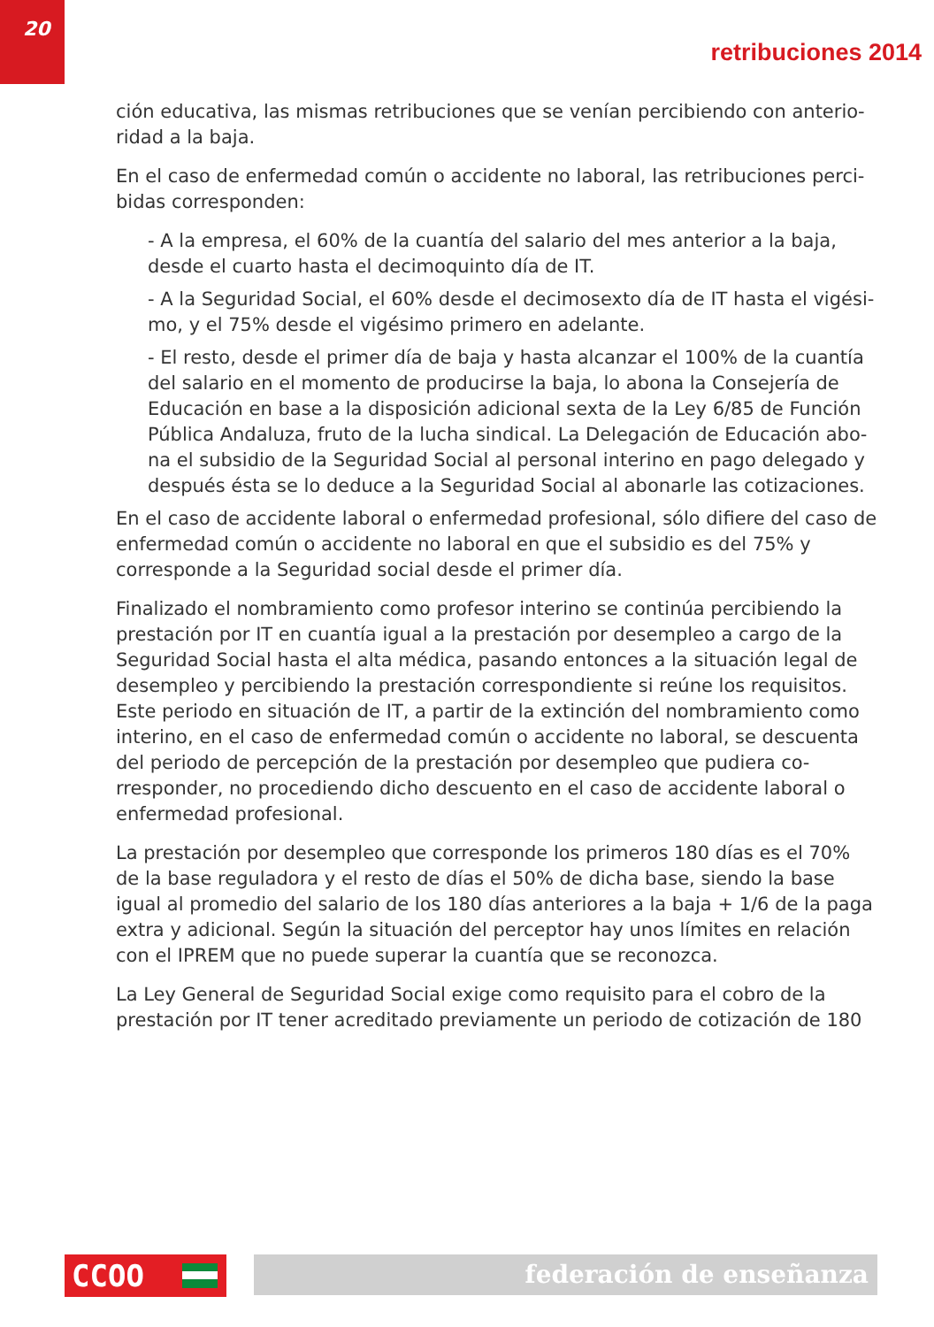20
retribuciones 2014
ción educativa, las mismas retribuciones que se venían percibiendo con anterio­ridad a la baja.
En el caso de enfermedad común o accidente no laboral, las retribuciones perci­bidas corresponden:
- A la empresa, el 60% de la cuantía del salario del mes anterior a la baja, desde el cuarto hasta el decimoquinto día de IT.
- A la Seguridad Social, el 60% desde el decimosexto día de IT hasta el vigési­mo, y el 75% desde el vigésimo primero en adelante.
- El resto, desde el primer día de baja y hasta alcanzar el 100% de la cuantía del salario en el momento de producirse la baja, lo abona la Consejería de Educación en base a la disposición adicional sexta de la Ley 6/85 de Función Pública Andaluza, fruto de la lucha sindical. La Delegación de Educación abo­na el subsidio de la Seguridad Social al personal interino en pago delegado y después ésta se lo deduce a la Seguridad Social al abonarle las cotizaciones.
En el caso de accidente laboral o enfermedad profesional, sólo difiere del caso de enfermedad común o accidente no laboral en que el subsidio es del 75% y corresponde a la Seguridad social desde el primer día.
Finalizado el nombramiento como profesor interino se continúa percibiendo la prestación por IT en cuantía igual a la prestación por desempleo a cargo de la Seguridad Social hasta el alta médica, pasando entonces a la situación legal de desempleo y percibiendo la prestación correspondiente si reúne los requisitos. Este periodo en situación de IT, a partir de la extinción del nombramiento como interino, en el caso de enfermedad común o accidente no laboral, se descuenta del periodo de percepción de la prestación por desempleo que pudiera co­rresponder, no procediendo dicho descuento en el caso de accidente laboral o enfermedad profesional.
La prestación por desempleo que corresponde los primeros 180 días es el 70% de la base reguladora y el resto de días el 50% de dicha base, siendo la base igual al promedio del salario de los 180 días anteriores a la baja + 1/6 de la paga extra y adicional. Según la situación del perceptor hay unos límites en relación con el IPREM que no puede superar la cuantía que se reconozca.
La Ley General de Seguridad Social exige como requisito para el cobro de la prestación por IT tener acreditado previamente un periodo de cotización de 180
CCOO federación de enseñanza